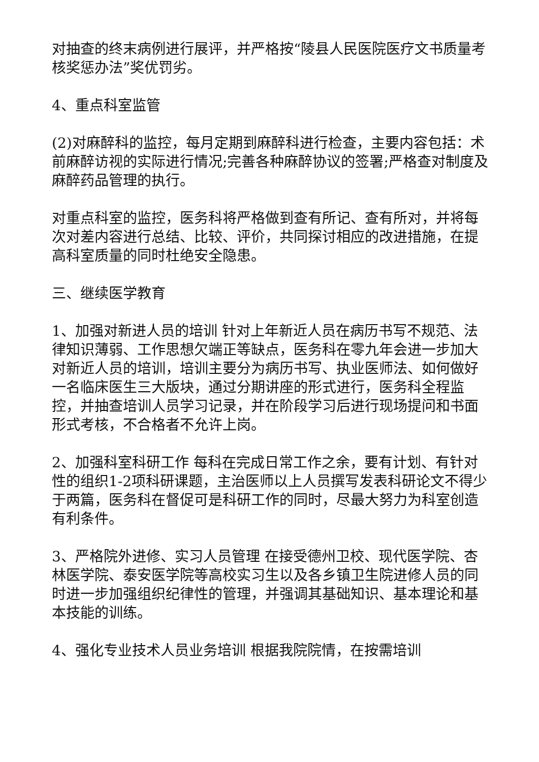对抽查的终末病例进行展评，并严格按“陵县人民医院医疗文书质量考核奖惩办法”奖优罚劣。
4、重点科室监管
(2)对麻醉科的监控，每月定期到麻醉科进行检查，主要内容包括：术前麻醉访视的实际进行情况;完善各种麻醉协议的签署;严格查对制度及麻醉药品管理的执行。
对重点科室的监控，医务科将严格做到查有所记、查有所对，并将每次对差内容进行总结、比较、评价，共同探讨相应的改进措施，在提高科室质量的同时杜绝安全隐患。
三、继续医学教育
1、加强对新进人员的培训 针对上年新近人员在病历书写不规范、法律知识薄弱、工作思想欠端正等缺点，医务科在零九年会进一步加大对新近人员的培训，培训主要分为病历书写、执业医师法、如何做好一名临床医生三大版块，通过分期讲座的形式进行，医务科全程监控，并抽查培训人员学习记录，并在阶段学习后进行现场提问和书面形式考核，不合格者不允许上岗。
2、加强科室科研工作 每科在完成日常工作之余，要有计划、有针对性的组织1-2项科研课题，主治医师以上人员撰写发表科研论文不得少于两篇，医务科在督促可是科研工作的同时，尽最大努力为科室创造有利条件。
3、严格院外进修、实习人员管理 在接受德州卫校、现代医学院、杏林医学院、泰安医学院等高校实习生以及各乡镇卫生院进修人员的同时进一步加强组织纪律性的管理，并强调其基础知识、基本理论和基本技能的训练。
4、强化专业技术人员业务培训 根据我院院情，在按需培训